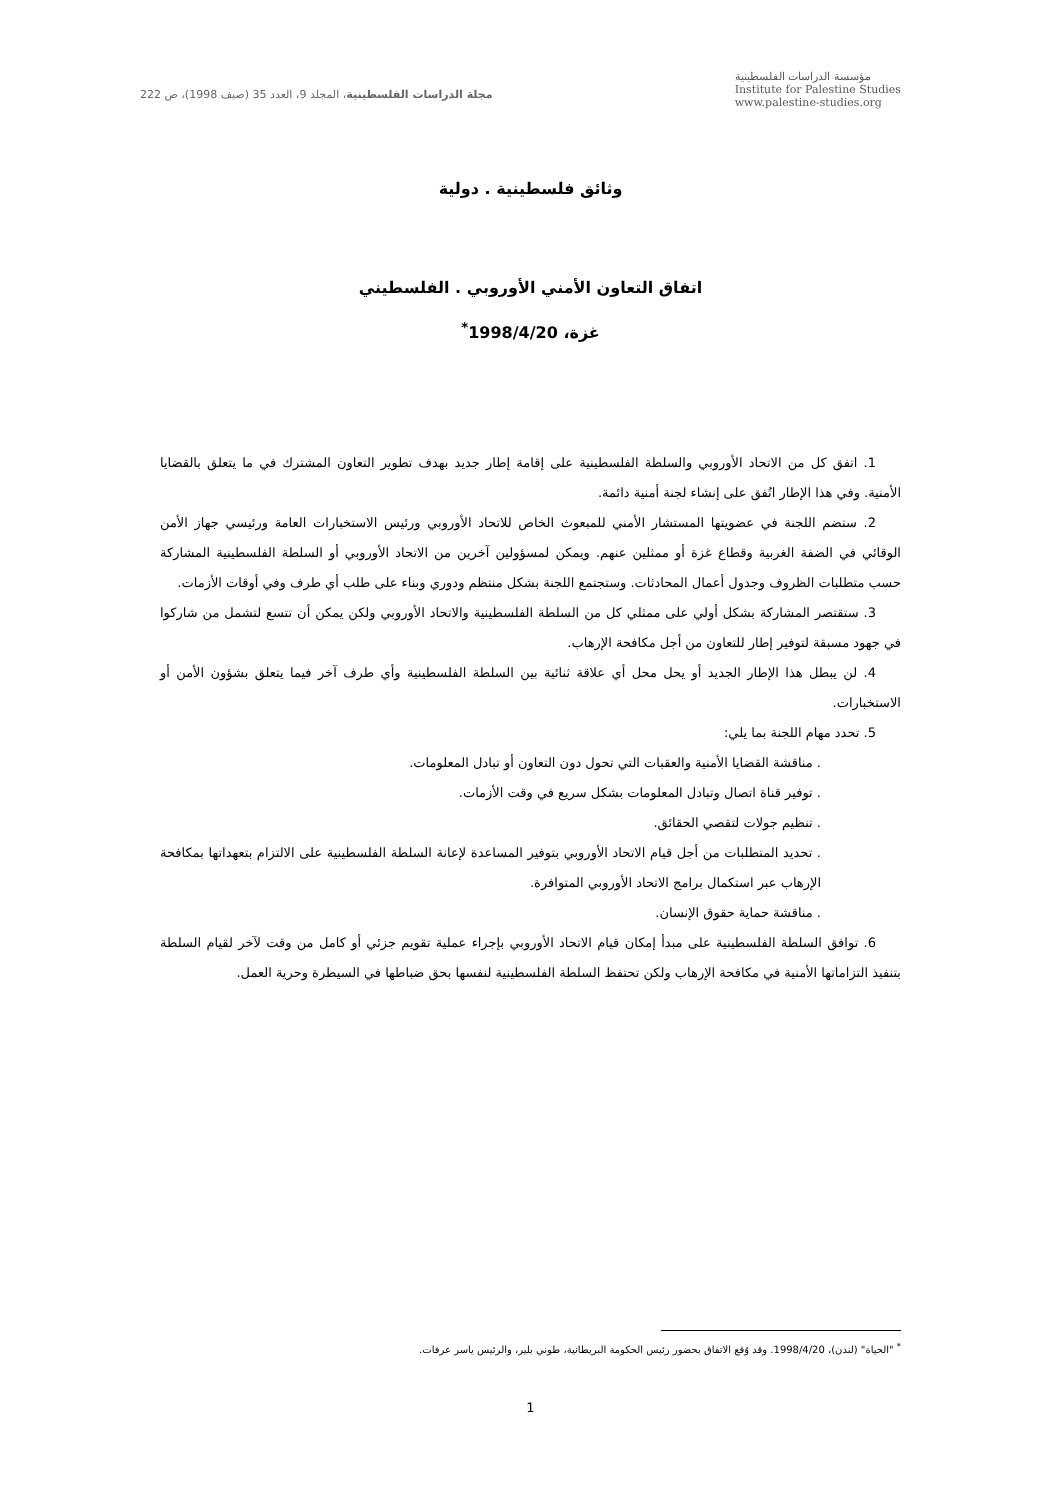مجلة الدراسات الفلسطينية، المجلد 9، العدد 35 (صيف 1998)، ص 222
مؤسسة الدراسات الفلسطينية
Institute for Palestine Studies
www.palestine-studies.org
وثائق فلسطينية . دولية
اتفاق التعاون الأمني الأوروبي . الفلسطيني
غزة، 1998/4/20<sup>*</sup>
1. اتفق كل من الاتحاد الأوروبي والسلطة الفلسطينية على إقامة إطار جديد بهدف تطوير التعاون المشترك في ما يتعلق بالقضايا الأمنية. وفي هذا الإطار اتُفق على إنشاء لجنة أمنية دائمة.
2. ستضم اللجنة في عضويتها المستشار الأمني للمبعوث الخاص للاتحاد الأوروبي ورئيس الاستخبارات العامة ورئيسي جهاز الأمن الوقائي في الضفة الغربية وقطاع غزة أو ممثلين عنهم. ويمكن لمسؤولين آخرين من الاتحاد الأوروبي أو السلطة الفلسطينية المشاركة حسب متطلبات الظروف وجدول أعمال المحادثات. وستجتمع اللجنة بشكل منتظم ودوري وبناء على طلب أي طرف وفي أوقات الأزمات.
3. ستقتصر المشاركة بشكل أولي على ممثلي كل من السلطة الفلسطينية والاتحاد الأوروبي ولكن يمكن أن تتسع لتشمل من شاركوا في جهود مسبقة لتوفير إطار للتعاون من أجل مكافحة الإرهاب.
4. لن يبطل هذا الإطار الجديد أو يحل محل أي علاقة ثنائية بين السلطة الفلسطينية وأي طرف آخر فيما يتعلق بشؤون الأمن أو الاستخبارات.
5. تحدد مهام اللجنة بما يلي:
. مناقشة القضايا الأمنية والعقبات التي تحول دون التعاون أو تبادل المعلومات.
. توفير قناة اتصال وتبادل المعلومات بشكل سريع في وقت الأزمات.
. تنظيم جولات لتقصي الحقائق.
. تحديد المتطلبات من أجل قيام الاتحاد الأوروبي بتوفير المساعدة لإعانة السلطة الفلسطينية على الالتزام بتعهداتها بمكافحة الإرهاب عبر استكمال برامج الاتحاد الأوروبي المتوافرة.
. مناقشة حماية حقوق الإنسان.
6. توافق السلطة الفلسطينية على مبدأ إمكان قيام الاتحاد الأوروبي بإجراء عملية تقويم جزئي أو كامل من وقت لآخر لقيام السلطة بتنفيذ التزاماتها الأمنية في مكافحة الإرهاب ولكن تحتفظ السلطة الفلسطينية لنفسها بحق ضباطها في السيطرة وحرية العمل.
<sup>*</sup> "الحياة" (لندن)، 1998/4/20. وقد وُقع الاتفاق بحضور رئيس الحكومة البريطانية، طوني بلير، والرئيس ياسر عرفات.
1